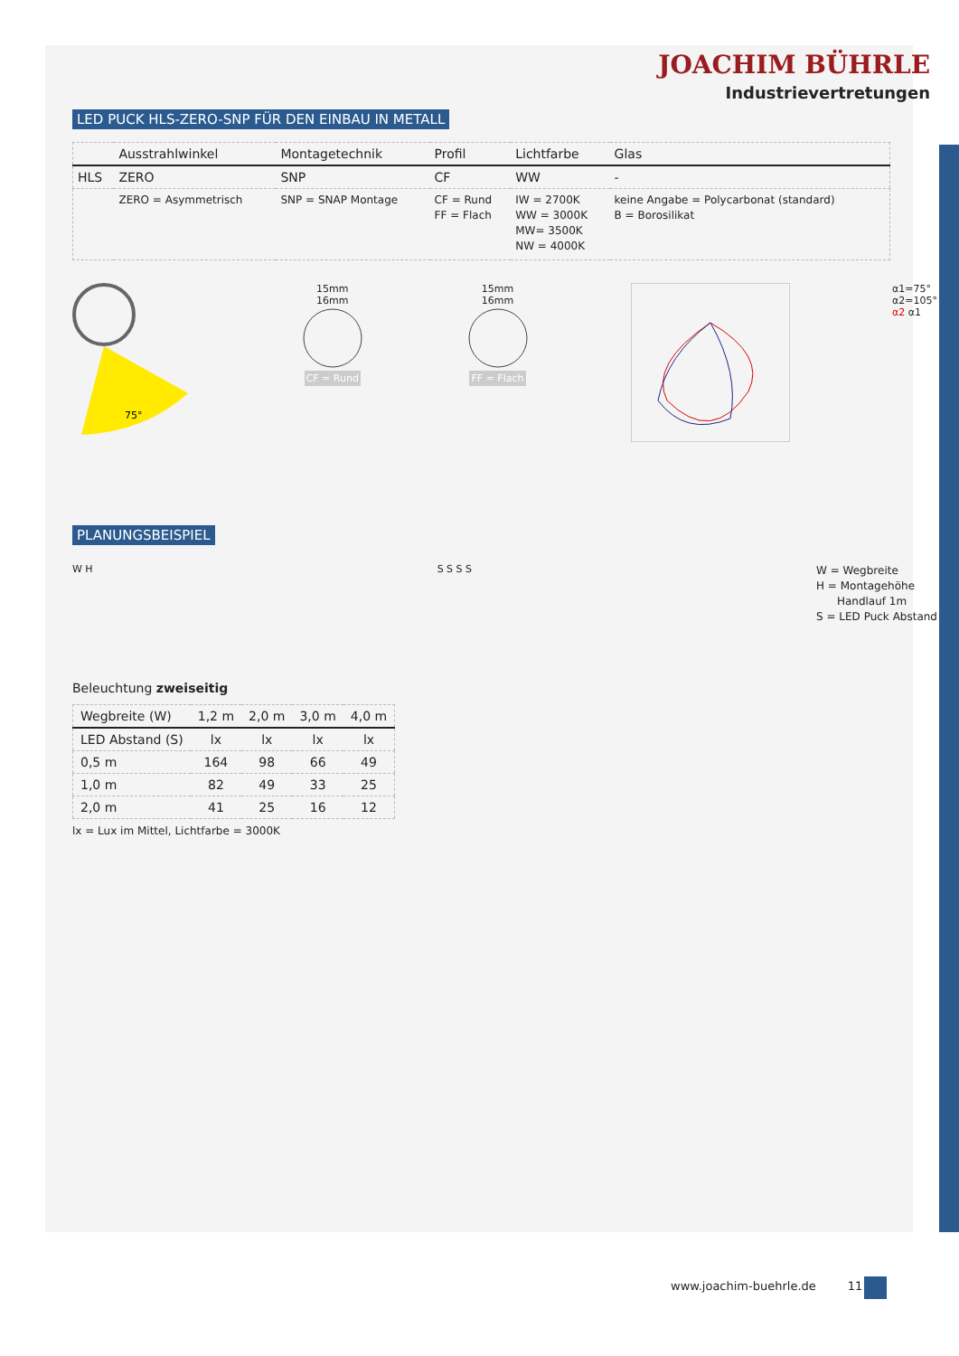JOACHIM BÜHRLE
Industrievertretungen
LED PUCK HLS-ZERO-SNP FÜR DEN EINBAU IN METALL
| | Ausstrahlwinkel | Montagetechnik | Profil | Lichtfarbe | Glas |
| --- | --- | --- | --- | --- | --- |
| HLS | ZERO | SNP | CF | WW | - |
| | ZERO = Asymmetrisch | SNP = SNAP Montage | CF = Rund FF = Flach | IW = 2700K WW = 3000K MW= 3500K NW = 4000K | keine Angabe = Polycarbonat (standard) B = Borosilikat |
75°
15mm
16mm
CF = Rund
15mm
16mm
FF = Flach
α1=75°
α2=105°
α2 α1
PLANUNGSBEISPIEL
W H S S S S
W = Wegbreite
H = Montagehöhe
Handlauf 1m
S = LED Puck Abstand
Beleuchtung zweiseitig
| Wegbreite (W) | 1,2 m | 2,0 m | 3,0 m | 4,0 m |
| --- | --- | --- | --- | --- |
| LED Abstand (S) | lx | lx | lx | lx |
| 0,5 m | 164 | 98 | 66 | 49 |
| 1,0 m | 82 | 49 | 33 | 25 |
| 2,0 m | 41 | 25 | 16 | 12 |
lx = Lux im Mittel, Lichtfarbe = 3000K
www.joachim-buehrle.de 11